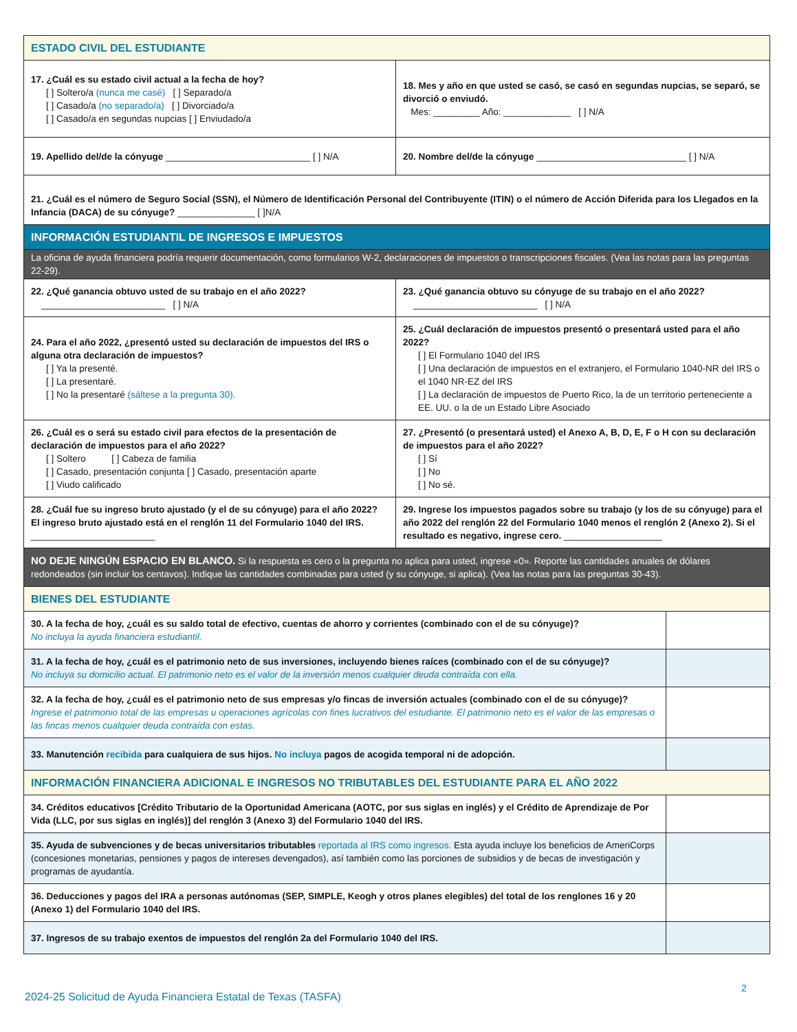| ESTADO CIVIL DEL ESTUDIANTE | | |
| 17. ¿Cuál es su estado civil actual a la fecha de hoy? [ ] Soltero/a (nunca me casé) [ ] Separado/a [ ] Casado/a (no separado/a) [ ] Divorciado/a [ ] Casado/a en segundas nupcias [ ] Enviudado/a | 18. Mes y año en que usted se casó, se casó en segundas nupcias, se separó, se divorció o enviudó. Mes: _________ Año: _____________ [ ] N/A | |
| 19. Apellido del/de la cónyuge ____________________________ [ ] N/A | 20. Nombre del/de la cónyuge _____________________________ [ ] N/A | |
| 21. ¿Cuál es el número de Seguro Social (SSN), el Número de Identificación Personal del Contribuyente (ITIN) o el número de Acción Diferida para los Llegados en la Infancia (DACA) de su cónyuge? _______________ [ ]N/A | | |
| INFORMACIÓN ESTUDIANTIL DE INGRESOS E IMPUESTOS | | |
| La oficina de ayuda financiera podría requerir documentación, como formularios W-2, declaraciones de impuestos o transcripciones fiscales. (Vea las notas para las preguntas 22-29). | | |
| 22. ¿Qué ganancia obtuvo usted de su trabajo en el año 2022? ________________________ [ ] N/A | 23. ¿Qué ganancia obtuvo su cónyuge de su trabajo en el año 2022? ________________________ [ ] N/A | |
| 24. Para el año 2022, ¿presentó usted su declaración de impuestos del IRS o alguna otra declaración de impuestos? [ ] Ya la presenté. [ ] La presentaré. [ ] No la presentaré (sáltese a la pregunta 30). | 25. ¿Cuál declaración de impuestos presentó o presentará usted para el año 2022? [ ] El Formulario 1040 del IRS [ ] Una declaración de impuestos en el extranjero, el Formulario 1040-NR del IRS o el 1040 NR-EZ del IRS [ ] La declaración de impuestos de Puerto Rico, la de un territorio perteneciente a EE. UU. o la de un Estado Libre Asociado | |
| 26. ¿Cuál es o será su estado civil para efectos de la presentación de declaración de impuestos para el año 2022? [ ] Soltero [ ] Cabeza de familia [ ] Casado, presentación conjunta [ ] Casado, presentación aparte [ ] Viudo calificado | 27. ¿Presentó (o presentará usted) el Anexo A, B, D, E, F o H con su declaración de impuestos para el año 2022? [ ] Sí [ ] No [ ] No sé. | |
| 28. ¿Cuál fue su ingreso bruto ajustado (y el de su cónyuge) para el año 2022? El ingreso bruto ajustado está en el renglón 11 del Formulario 1040 del IRS. ________________________ | 29. Ingrese los impuestos pagados sobre su trabajo (y los de su cónyuge) para el año 2022 del renglón 22 del Formulario 1040 menos el renglón 2 (Anexo 2). Si el resultado es negativo, ingrese cero. ___________________ | |
| NO DEJE NINGÚN ESPACIO EN BLANCO. Si la respuesta es cero o la pregunta no aplica para usted, ingrese «0». Reporte las cantidades anuales de dólares redondeados (sin incluir los centavos). Indique las cantidades combinadas para usted (y su cónyuge, si aplica). (Vea las notas para las preguntas 30-43). | | |
| BIENES DEL ESTUDIANTE | | |
| 30. A la fecha de hoy, ¿cuál es su saldo total de efectivo, cuentas de ahorro y corrientes (combinado con el de su cónyuge)? No incluya la ayuda financiera estudiantil. | | |
| 31. A la fecha de hoy, ¿cuál es el patrimonio neto de sus inversiones, incluyendo bienes raíces (combinado con el de su cónyuge)? No incluya su domicilio actual. El patrimonio neto es el valor de la inversión menos cualquier deuda contraída con ella. | | |
| 32. A la fecha de hoy, ¿cuál es el patrimonio neto de sus empresas y/o fincas de inversión actuales (combinado con el de su cónyuge)? Ingrese el patrimonio total de las empresas u operaciones agrícolas con fines lucrativos del estudiante. El patrimonio neto es el valor de las empresas o las fincas menos cualquier deuda contraída con estas. | | |
| 33. Manutención recibida para cualquiera de sus hijos. No incluya pagos de acogida temporal ni de adopción. | | |
| INFORMACIÓN FINANCIERA ADICIONAL E INGRESOS NO TRIBUTABLES DEL ESTUDIANTE PARA EL AÑO 2022 | | |
| 34. Créditos educativos [Crédito Tributario de la Oportunidad Americana (AOTC, por sus siglas en inglés) y el Crédito de Aprendizaje de Por Vida (LLC, por sus siglas en inglés)] del renglón 3 (Anexo 3) del Formulario 1040 del IRS. | | |
| 35. Ayuda de subvenciones y de becas universitarios tributables reportada al IRS como ingresos. Esta ayuda incluye los beneficios de AmeriCorps (concesiones monetarias, pensiones y pagos de intereses devengados), así también como las porciones de subsidios y de becas de investigación y programas de ayudantía. | | |
| 36. Deducciones y pagos del IRA a personas autónomas (SEP, SIMPLE, Keogh y otros planes elegibles) del total de los renglones 16 y 20 (Anexo 1) del Formulario 1040 del IRS. | | |
| 37. Ingresos de su trabajo exentos de impuestos del renglón 2a del Formulario 1040 del IRS. | | |
2
2024-25 Solicitud de Ayuda Financiera Estatal de Texas (TASFA)